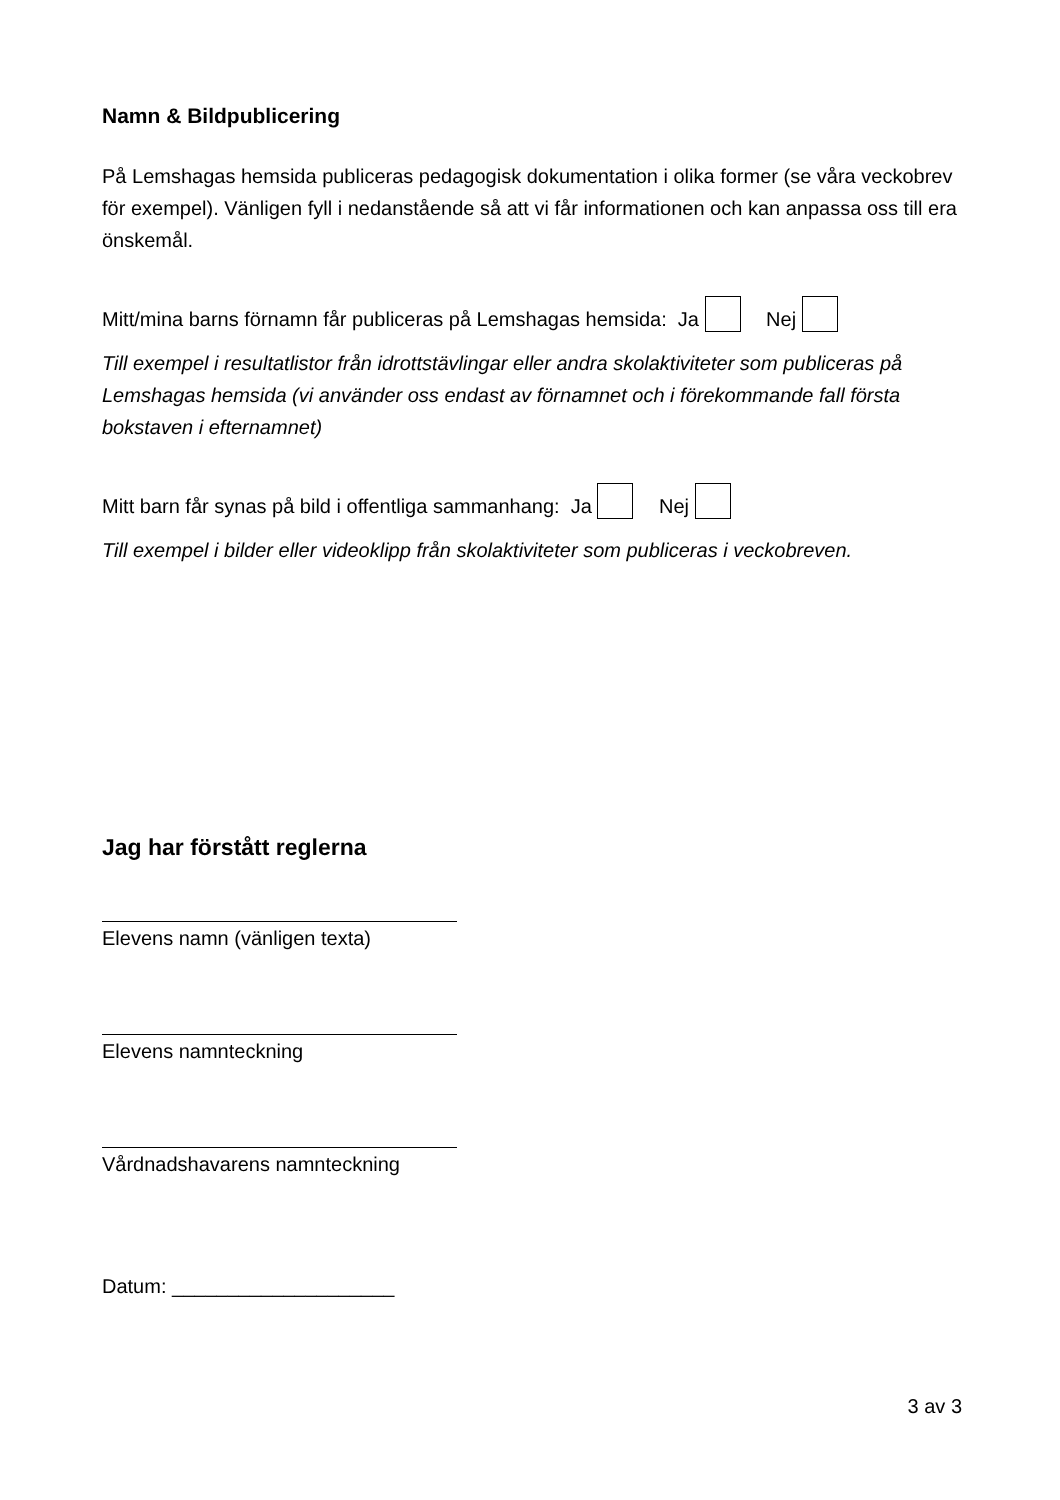Namn & Bildpublicering
På Lemshagas hemsida publiceras pedagogisk dokumentation i olika former (se våra veckobrev för exempel). Vänligen fyll i nedanstående så att vi får informationen och kan anpassa oss till era önskemål.
Mitt/mina barns förnamn får publiceras på Lemshagas hemsida: Ja Nej
Till exempel i resultatlistor från idrottstävlingar eller andra skolaktiviteter som publiceras på Lemshagas hemsida (vi använder oss endast av förnamnet och i förekommande fall första bokstaven i efternamnet)
Mitt barn får synas på bild i offentliga sammanhang: Ja Nej
Till exempel i bilder eller videoklipp från skolaktiviteter som publiceras i veckobreven.
Jag har förstått reglerna
Elevens namn (vänligen texta)
Elevens namnteckning
Vårdnadshavarens namnteckning
Datum: ____________________
3 av 3